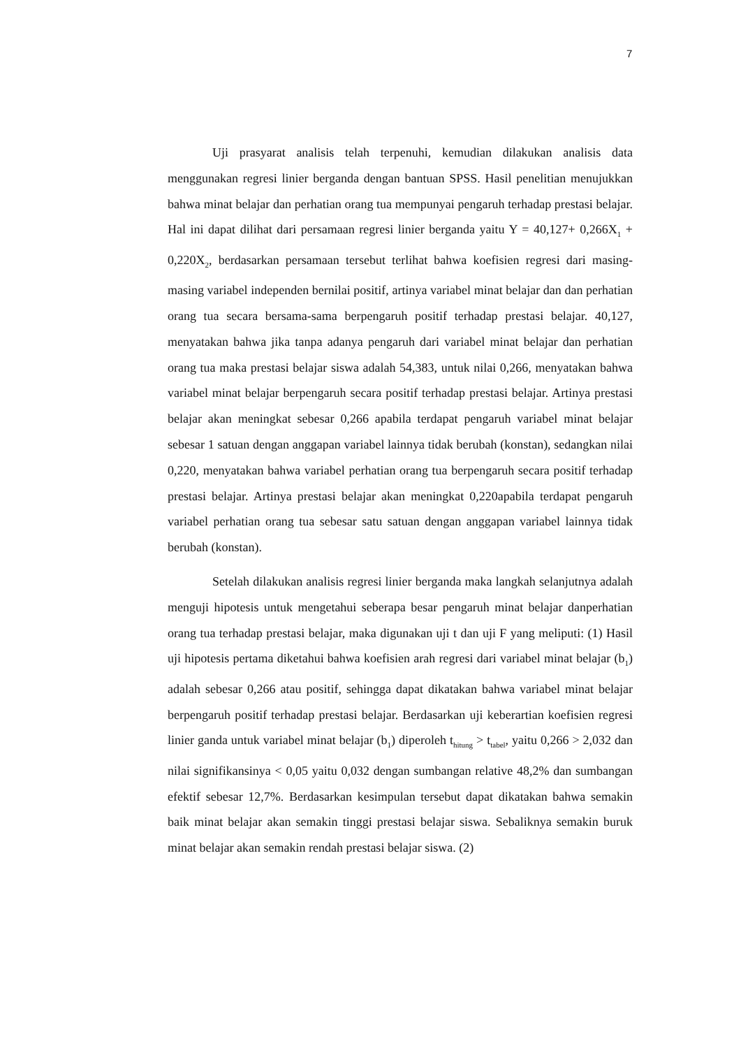7
Uji prasyarat analisis telah terpenuhi, kemudian dilakukan analisis data menggunakan regresi linier berganda dengan bantuan SPSS. Hasil penelitian menujukkan bahwa minat belajar dan perhatian orang tua mempunyai pengaruh terhadap prestasi belajar. Hal ini dapat dilihat dari persamaan regresi linier berganda yaitu Y = 40,127+ 0,266X<sub>1</sub> + 0,220X<sub>2</sub>, berdasarkan persamaan tersebut terlihat bahwa koefisien regresi dari masing-masing variabel independen bernilai positif, artinya variabel minat belajar dan dan perhatian orang tua secara bersama-sama berpengaruh positif terhadap prestasi belajar. 40,127, menyatakan bahwa jika tanpa adanya pengaruh dari variabel minat belajar dan perhatian orang tua maka prestasi belajar siswa adalah 54,383, untuk nilai 0,266, menyatakan bahwa variabel minat belajar berpengaruh secara positif terhadap prestasi belajar. Artinya prestasi belajar akan meningkat sebesar 0,266 apabila terdapat pengaruh variabel minat belajar sebesar 1 satuan dengan anggapan variabel lainnya tidak berubah (konstan), sedangkan nilai 0,220, menyatakan bahwa variabel perhatian orang tua berpengaruh secara positif terhadap prestasi belajar. Artinya prestasi belajar akan meningkat 0,220apabila terdapat pengaruh variabel perhatian orang tua sebesar satu satuan dengan anggapan variabel lainnya tidak berubah (konstan).
Setelah dilakukan analisis regresi linier berganda maka langkah selanjutnya adalah menguji hipotesis untuk mengetahui seberapa besar pengaruh minat belajar danperhatian orang tua terhadap prestasi belajar, maka digunakan uji t dan uji F yang meliputi: (1) Hasil uji hipotesis pertama diketahui bahwa koefisien arah regresi dari variabel minat belajar (b<sub>1</sub>) adalah sebesar 0,266 atau positif, sehingga dapat dikatakan bahwa variabel minat belajar berpengaruh positif terhadap prestasi belajar. Berdasarkan uji keberartian koefisien regresi linier ganda untuk variabel minat belajar (b<sub>1</sub>) diperoleh t<sub>hitung</sub> > t<sub>tabel</sub>, yaitu 0,266 > 2,032 dan nilai signifikansinya < 0,05 yaitu 0,032 dengan sumbangan relative 48,2% dan sumbangan efektif sebesar 12,7%. Berdasarkan kesimpulan tersebut dapat dikatakan bahwa semakin baik minat belajar akan semakin tinggi prestasi belajar siswa. Sebaliknya semakin buruk minat belajar akan semakin rendah prestasi belajar siswa. (2)